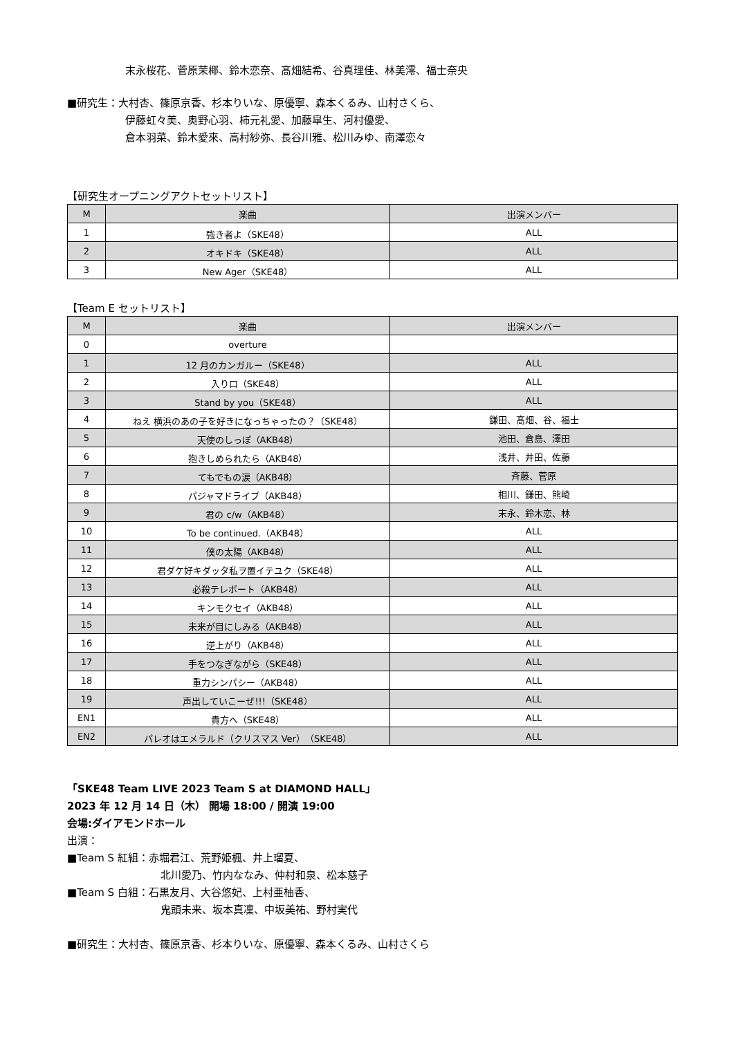末永桜花、菅原茉椰、鈴木恋奈、髙畑結希、谷真理佳、林美澪、福士奈央
■研究生：大村杏、篠原京香、杉本りいな、原優寧、森本くるみ、山村さくら、
伊藤虹々美、奥野心羽、柿元礼愛、加藤皐生、河村優愛、
倉本羽菜、鈴木愛來、高村紗弥、長谷川雅、松川みゆ、南澤恋々
【研究生オープニングアクトセットリスト】
| M | 楽曲 | 出演メンバー |
| --- | --- | --- |
| 1 | 強き者よ（SKE48） | ALL |
| 2 | オキドキ（SKE48） | ALL |
| 3 | New Ager（SKE48） | ALL |
【Team E セットリスト】
| M | 楽曲 | 出演メンバー |
| --- | --- | --- |
| 0 | overture | |
| 1 | 12 月のカンガルー（SKE48） | ALL |
| 2 | 入り口（SKE48） | ALL |
| 3 | Stand by you（SKE48） | ALL |
| 4 | ねえ 横浜のあの子を好きになっちゃったの？（SKE48） | 鎌田、髙畑、谷、福士 |
| 5 | 天使のしっぽ（AKB48） | 池田、倉島、澤田 |
| 6 | 抱きしめられたら（AKB48） | 浅井、井田、佐藤 |
| 7 | てもでもの涙（AKB48） | 斉藤、菅原 |
| 8 | パジャマドライブ（AKB48） | 相川、鎌田、熊崎 |
| 9 | 君の c/w（AKB48） | 末永、鈴木恋、林 |
| 10 | To be continued.（AKB48） | ALL |
| 11 | 僕の太陽（AKB48） | ALL |
| 12 | 君ダケ好キダッタ私ヲ置イテユク（SKE48） | ALL |
| 13 | 必殺テレポート（AKB48） | ALL |
| 14 | キンモクセイ（AKB48） | ALL |
| 15 | 未来が目にしみる（AKB48） | ALL |
| 16 | 逆上がり（AKB48） | ALL |
| 17 | 手をつなぎながら（SKE48） | ALL |
| 18 | 重力シンパシー（AKB48） | ALL |
| 19 | 声出していこーぜ!!!（SKE48） | ALL |
| EN1 | 貴方へ（SKE48） | ALL |
| EN2 | パレオはエメラルド（クリスマス Ver）（SKE48） | ALL |
「SKE48 Team LIVE 2023 Team S at DIAMOND HALL」
2023 年 12 月 14 日（木） 開場 18:00 / 開演 19:00
会場:ダイアモンドホール
出演：
■Team S 紅組：赤堀君江、荒野姫楓、井上瑠夏、
北川愛乃、竹内ななみ、仲村和泉、松本慈子
■Team S 白組：石黒友月、大谷悠妃、上村亜柚香、
鬼頭未来、坂本真凜、中坂美祐、野村実代
■研究生：大村杏、篠原京香、杉本りいな、原優寧、森本くるみ、山村さくら